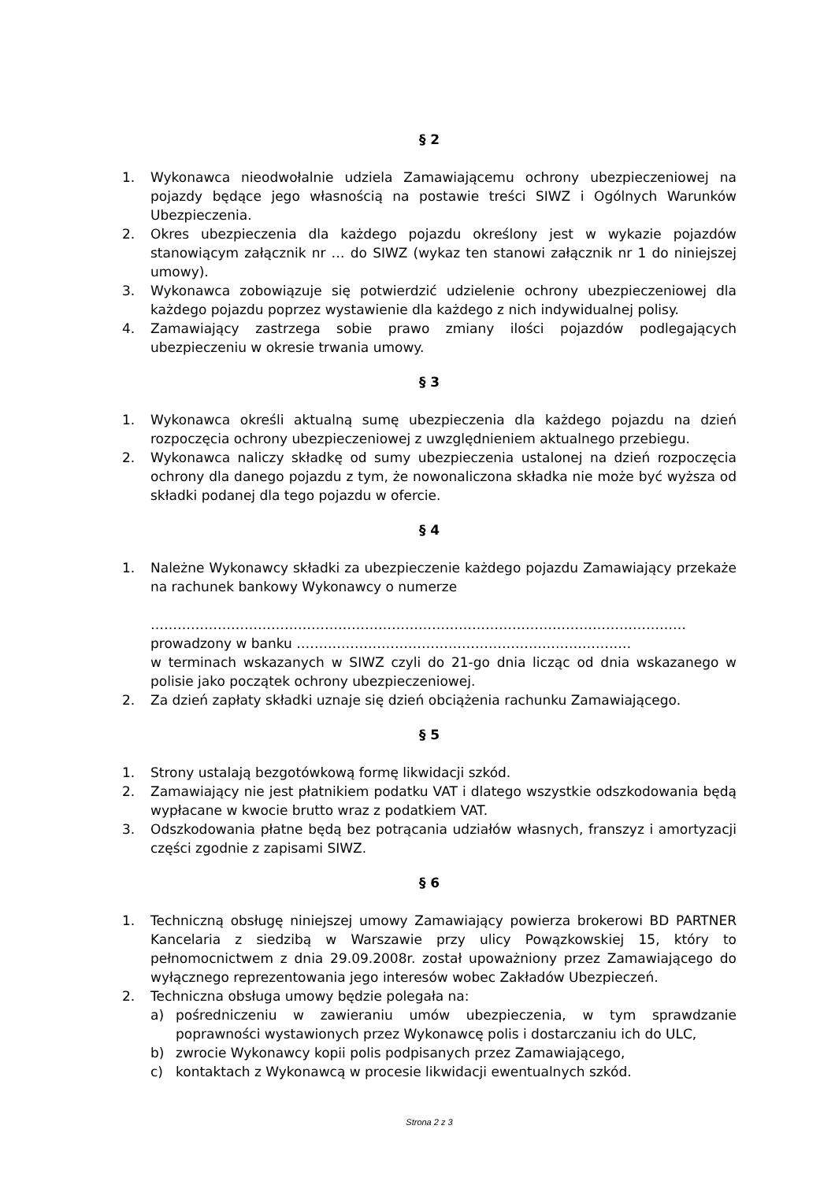§ 2
1. Wykonawca nieodwołalnie udziela Zamawiającemu ochrony ubezpieczeniowej na pojazdy będące jego własnością na postawie treści SIWZ i Ogólnych Warunków Ubezpieczenia.
2. Okres ubezpieczenia dla każdego pojazdu określony jest w wykazie pojazdów stanowiącym załącznik nr … do SIWZ (wykaz ten stanowi załącznik nr 1 do niniejszej umowy).
3. Wykonawca zobowiązuje się potwierdzić udzielenie ochrony ubezpieczeniowej dla każdego pojazdu poprzez wystawienie dla każdego z nich indywidualnej polisy.
4. Zamawiający zastrzega sobie prawo zmiany ilości pojazdów podlegających ubezpieczeniu w okresie trwania umowy.
§ 3
1. Wykonawca określi aktualną sumę ubezpieczenia dla każdego pojazdu na dzień rozpoczęcia ochrony ubezpieczeniowej z uwzględnieniem aktualnego przebiegu.
2. Wykonawca naliczy składkę od sumy ubezpieczenia ustalonej na dzień rozpoczęcia ochrony dla danego pojazdu z tym, że nowonaliczona składka nie może być wyższa od składki podanej dla tego pojazdu w ofercie.
§ 4
1. Należne Wykonawcy składki za ubezpieczenie każdego pojazdu Zamawiający przekaże na rachunek bankowy Wykonawcy o numerze
…………………………………………………………………………………………………………
prowadzony w banku …………………………………………………………………
w terminach wskazanych w SIWZ czyli do 21-go dnia licząc od dnia wskazanego w polisie jako początek ochrony ubezpieczeniowej.
2. Za dzień zapłaty składki uznaje się dzień obciążenia rachunku Zamawiającego.
§ 5
1. Strony ustalają bezgotówkową formę likwidacji szkód.
2. Zamawiający nie jest płatnikiem podatku VAT i dlatego wszystkie odszkodowania będą wypłacane w kwocie brutto wraz z podatkiem VAT.
3. Odszkodowania płatne będą bez potrącania udziałów własnych, franszyz i amortyzacji części zgodnie z zapisami SIWZ.
§ 6
1. Techniczną obsługę niniejszej umowy Zamawiający powierza brokerowi BD PARTNER Kancelaria z siedzibą w Warszawie przy ulicy Powązkowskiej 15, który to pełnomocnictwem z dnia 29.09.2008r. został upoważniony przez Zamawiającego do wyłącznego reprezentowania jego interesów wobec Zakładów Ubezpieczeń.
2. Techniczna obsługa umowy będzie polegała na:
a) pośredniczeniu w zawieraniu umów ubezpieczenia, w tym sprawdzanie poprawności wystawionych przez Wykonawcę polis i dostarczaniu ich do ULC,
b) zwrocie Wykonawcy kopii polis podpisanych przez Zamawiającego,
c) kontaktach z Wykonawcą w procesie likwidacji ewentualnych szkód.
Strona 2 z 3